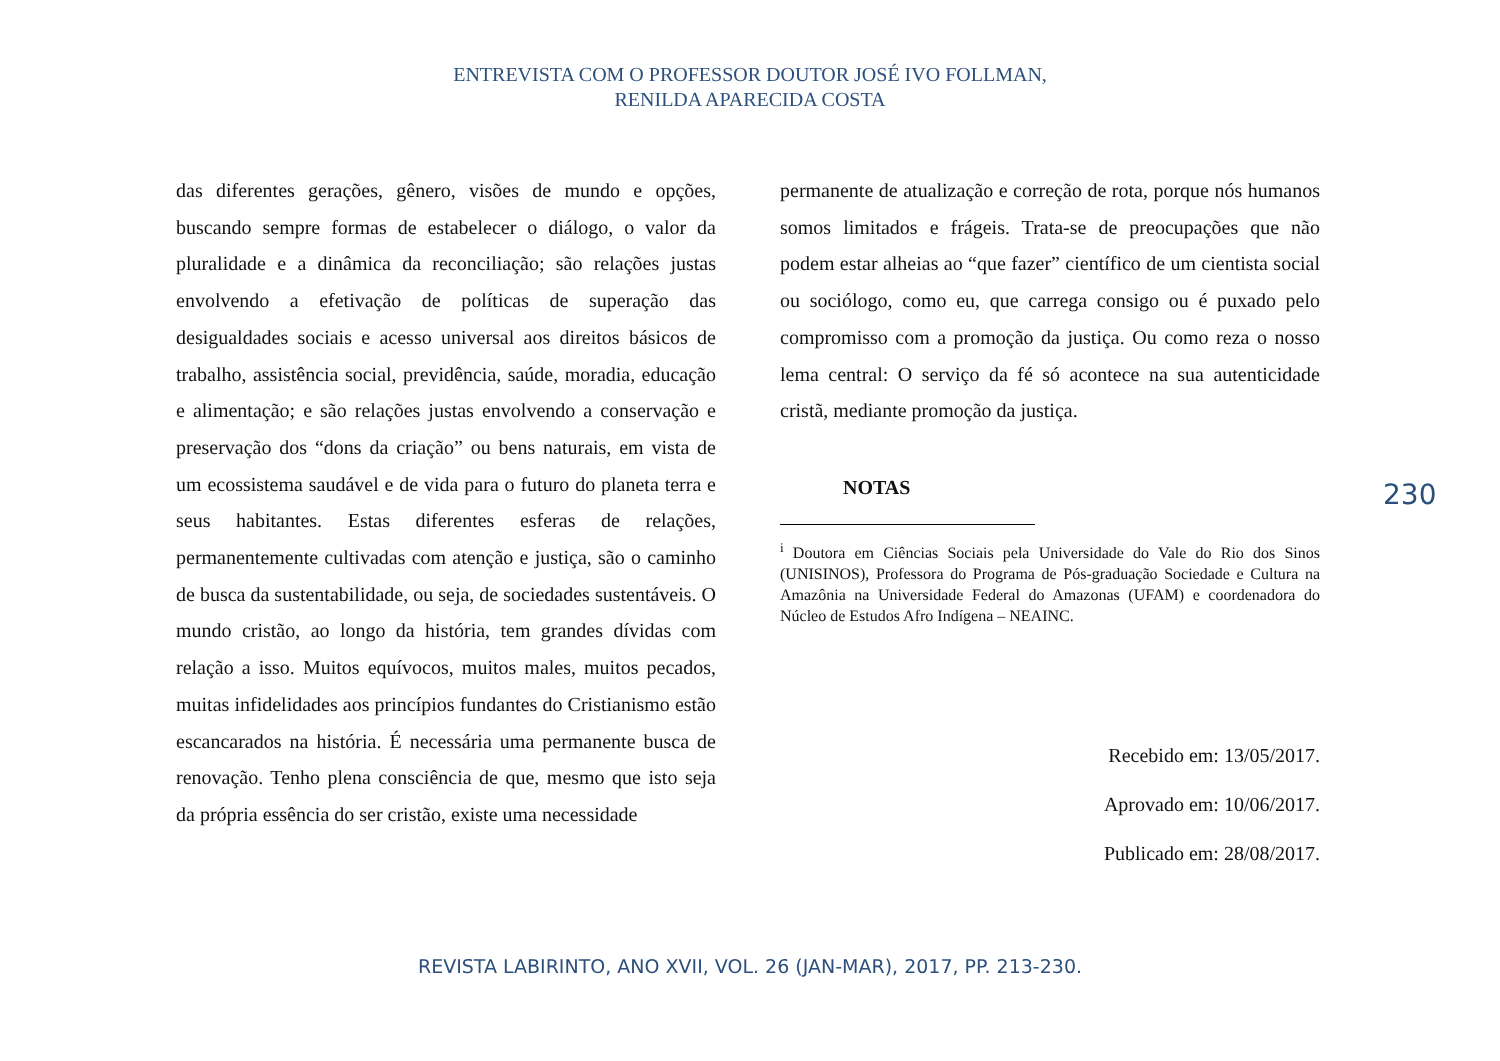ENTREVISTA COM O PROFESSOR DOUTOR JOSÉ IVO FOLLMAN,
RENILDA APARECIDA COSTA
das diferentes gerações, gênero, visões de mundo e opções, buscando sempre formas de estabelecer o diálogo, o valor da pluralidade e a dinâmica da reconciliação; são relações justas envolvendo a efetivação de políticas de superação das desigualdades sociais e acesso universal aos direitos básicos de trabalho, assistência social, previdência, saúde, moradia, educação e alimentação; e são relações justas envolvendo a conservação e preservação dos “dons da criação” ou bens naturais, em vista de um ecossistema saudável e de vida para o futuro do planeta terra e seus habitantes. Estas diferentes esferas de relações, permanentemente cultivadas com atenção e justiça, são o caminho de busca da sustentabilidade, ou seja, de sociedades sustentáveis. O mundo cristão, ao longo da história, tem grandes dívidas com relação a isso. Muitos equívocos, muitos males, muitos pecados, muitas infidelidades aos princípios fundantes do Cristianismo estão escancarados na história. É necessária uma permanente busca de renovação. Tenho plena consciência de que, mesmo que isto seja da própria essência do ser cristão, existe uma necessidade
permanente de atualização e correção de rota, porque nós humanos somos limitados e frágeis. Trata-se de preocupações que não podem estar alheias ao “que fazer” científico de um cientista social ou sociólogo, como eu, que carrega consigo ou é puxado pelo compromisso com a promoção da justiça. Ou como reza o nosso lema central: O serviço da fé só acontece na sua autenticidade cristã, mediante promoção da justiça.
NOTAS
<sup>i</sup> Doutora em Ciências Sociais pela Universidade do Vale do Rio dos Sinos (UNISINOS), Professora do Programa de Pós-graduação Sociedade e Cultura na Amazônia na Universidade Federal do Amazonas (UFAM) e coordenadora do Núcleo de Estudos Afro Indígena – NEAINC.
Recebido em: 13/05/2017.
Aprovado em: 10/06/2017.
Publicado em: 28/08/2017.
230
REVISTA LABIRINTO, ANO XVII, VOL. 26 (JAN-MAR), 2017, PP. 213-230.